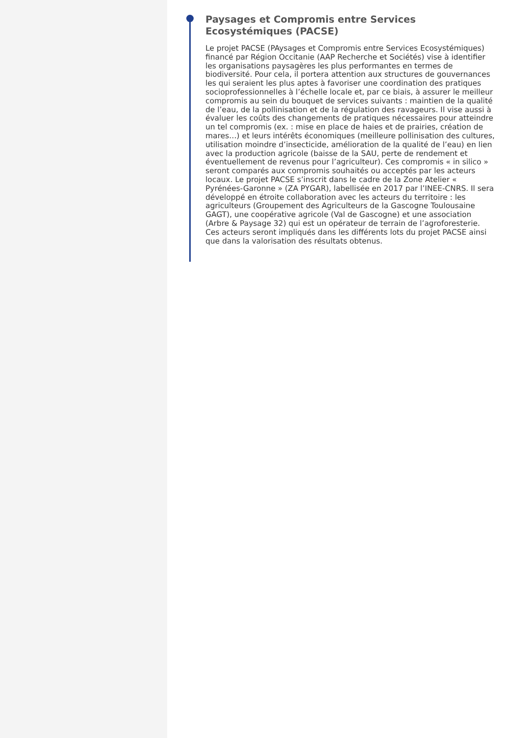Paysages et Compromis entre Services Ecosystémiques (PACSE)
Le projet PACSE (PAysages et Compromis entre Services Ecosystémiques) financé par Région Occitanie (AAP Recherche et Sociétés) vise à identifier les organisations paysagères les plus performantes en termes de biodiversité. Pour cela, il portera attention aux structures de gouvernances les qui seraient les plus aptes à favoriser une coordination des pratiques socioprofessionnelles à l’échelle locale et, par ce biais, à assurer le meilleur compromis au sein du bouquet de services suivants : maintien de la qualité de l’eau, de la pollinisation et de la régulation des ravageurs. Il vise aussi à évaluer les coûts des changements de pratiques nécessaires pour atteindre un tel compromis (ex. : mise en place de haies et de prairies, création de mares…) et leurs intérêts économiques (meilleure pollinisation des cultures, utilisation moindre d’insecticide, amélioration de la qualité de l’eau) en lien avec la production agricole (baisse de la SAU, perte de rendement et éventuellement de revenus pour l’agriculteur). Ces compromis « in silico » seront comparés aux compromis souhaités ou acceptés par les acteurs locaux. Le projet PACSE s’inscrit dans le cadre de la Zone Atelier « Pyrénées-Garonne » (ZA PYGAR), labellisée en 2017 par l’INEE-CNRS. Il sera développé en étroite collaboration avec les acteurs du territoire : les agriculteurs (Groupement des Agriculteurs de la Gascogne Toulousaine GAGT), une coopérative agricole (Val de Gascogne) et une association (Arbre & Paysage 32) qui est un opérateur de terrain de l’agroforesterie. Ces acteurs seront impliqués dans les différents lots du projet PACSE ainsi que dans la valorisation des résultats obtenus.